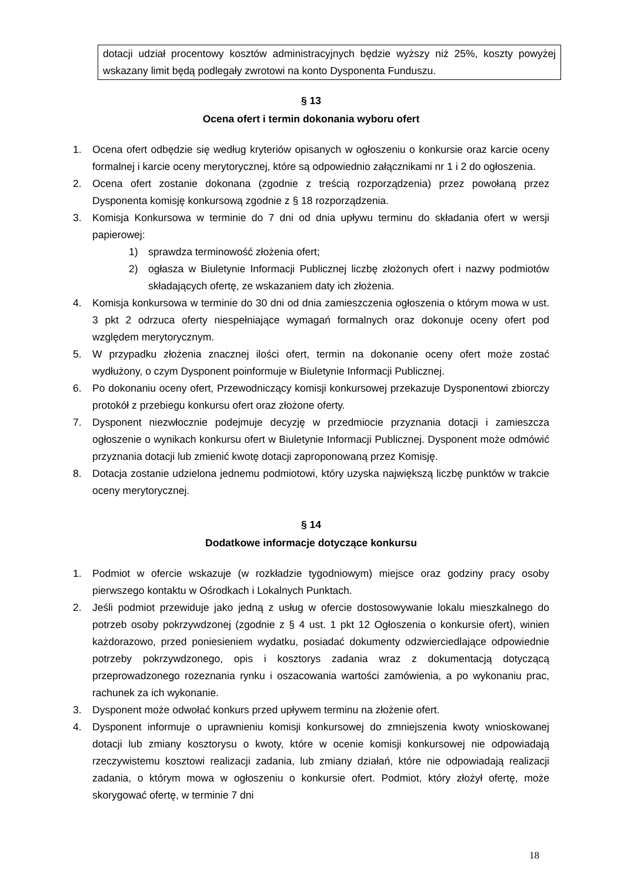dotacji udział procentowy kosztów administracyjnych będzie wyższy niż 25%, koszty powyżej wskazany limit będą podlegały zwrotowi na konto Dysponenta Funduszu.
§ 13
Ocena ofert i termin dokonania wyboru ofert
1. Ocena ofert odbędzie się według kryteriów opisanych w ogłoszeniu o konkursie oraz karcie oceny formalnej i karcie oceny merytorycznej, które są odpowiednio załącznikami nr 1 i 2 do ogłoszenia.
2. Ocena ofert zostanie dokonana (zgodnie z treścią rozporządzenia) przez powołaną przez Dysponenta komisję konkursową zgodnie z § 18 rozporządzenia.
3. Komisja Konkursowa w terminie do 7 dni od dnia upływu terminu do składania ofert w wersji papierowej:
1) sprawdza terminowość złożenia ofert;
2) ogłasza w Biuletynie Informacji Publicznej liczbę złożonych ofert i nazwy podmiotów składających ofertę, ze wskazaniem daty ich złożenia.
4. Komisja konkursowa w terminie do 30 dni od dnia zamieszczenia ogłoszenia o którym mowa w ust. 3 pkt 2 odrzuca oferty niespełniające wymagań formalnych oraz dokonuje oceny ofert pod względem merytorycznym.
5. W przypadku złożenia znacznej ilości ofert, termin na dokonanie oceny ofert może zostać wydłużony, o czym Dysponent poinformuje w Biuletynie Informacji Publicznej.
6. Po dokonaniu oceny ofert, Przewodniczący komisji konkursowej przekazuje Dysponentowi zbiorczy protokół z przebiegu konkursu ofert oraz złożone oferty.
7. Dysponent niezwłocznie podejmuje decyzję w przedmiocie przyznania dotacji i zamieszcza ogłoszenie o wynikach konkursu ofert w Biuletynie Informacji Publicznej. Dysponent może odmówić przyznania dotacji lub zmienić kwotę dotacji zaproponowaną przez Komisję.
8. Dotacja zostanie udzielona jednemu podmiotowi, który uzyska największą liczbę punktów w trakcie oceny merytorycznej.
§ 14
Dodatkowe informacje dotyczące konkursu
1. Podmiot w ofercie wskazuje (w rozkładzie tygodniowym) miejsce oraz godziny pracy osoby pierwszego kontaktu w Ośrodkach i Lokalnych Punktach.
2. Jeśli podmiot przewiduje jako jedną z usług w ofercie dostosowywanie lokalu mieszkalnego do potrzeb osoby pokrzywdzonej (zgodnie z § 4 ust. 1 pkt 12 Ogłoszenia o konkursie ofert), winien każdorazowo, przed poniesieniem wydatku, posiadać dokumenty odzwierciedlające odpowiednie potrzeby pokrzywdzonego, opis i kosztorys zadania wraz z dokumentacją dotyczącą przeprowadzonego rozeznania rynku i oszacowania wartości zamówienia, a po wykonaniu prac, rachunek za ich wykonanie.
3. Dysponent może odwołać konkurs przed upływem terminu na złożenie ofert.
4. Dysponent informuje o uprawnieniu komisji konkursowej do zmniejszenia kwoty wnioskowanej dotacji lub zmiany kosztorysu o kwoty, które w ocenie komisji konkursowej nie odpowiadają rzeczywistemu kosztowi realizacji zadania, lub zmiany działań, które nie odpowiadają realizacji zadania, o którym mowa w ogłoszeniu o konkursie ofert. Podmiot, który złożył ofertę, może skorygować ofertę, w terminie 7 dni
18